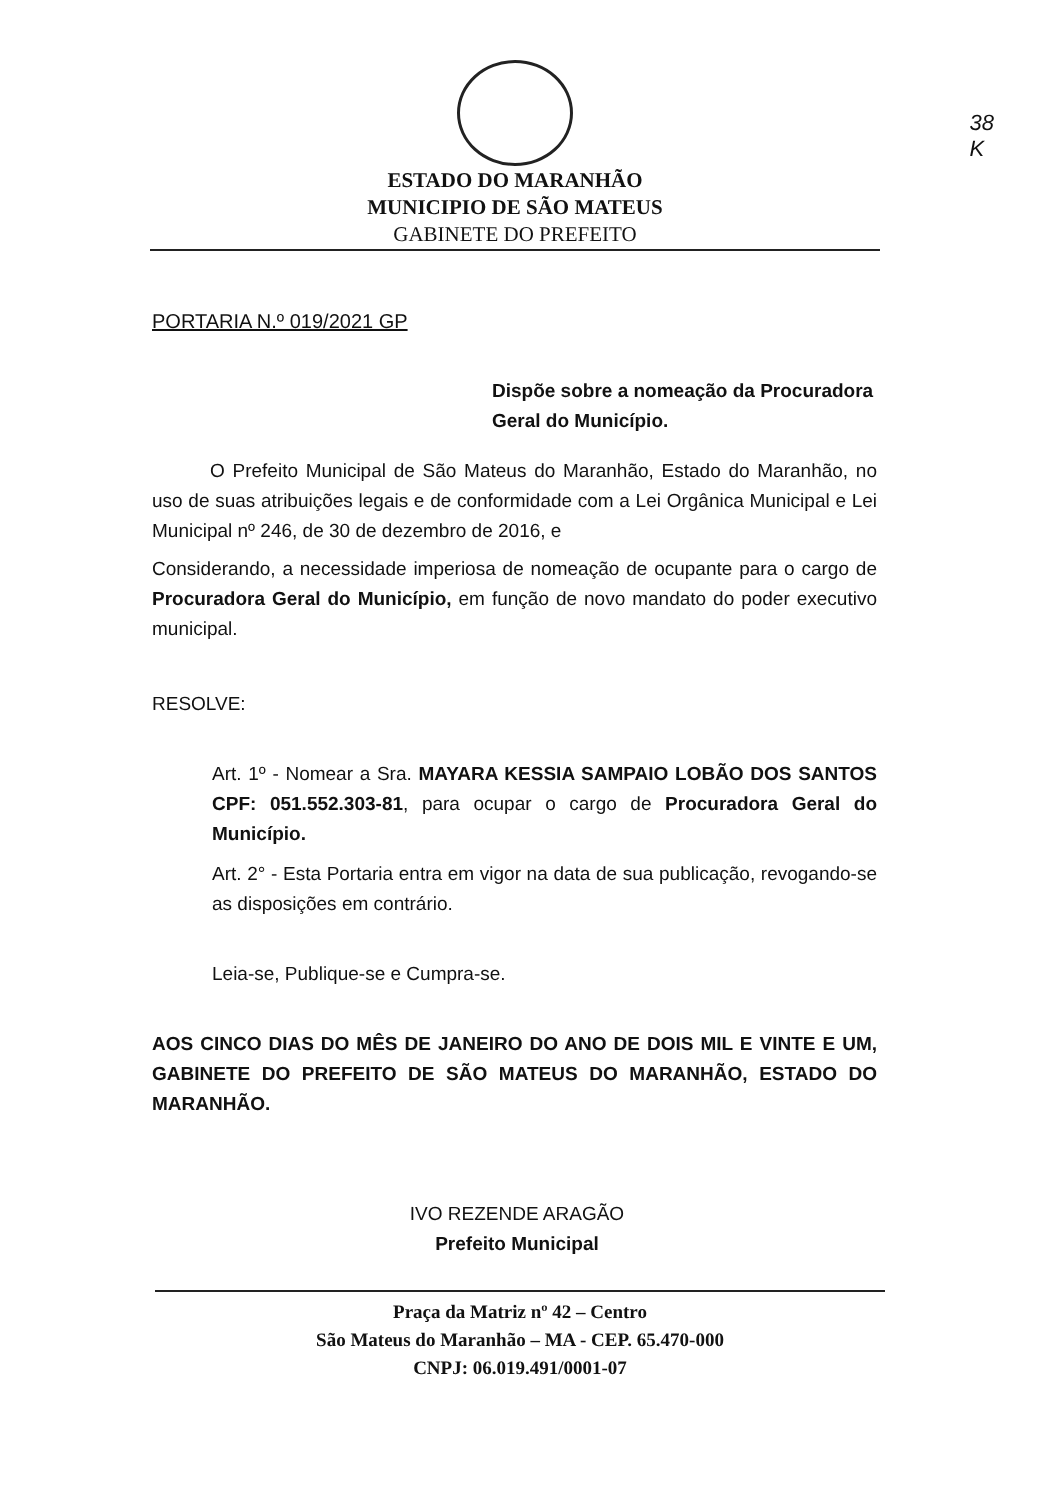38
K
ESTADO DO MARANHÃO
MUNICIPIO DE SÃO MATEUS
GABINETE DO PREFEITO
PORTARIA N.º 019/2021 GP
Dispõe sobre a nomeação da Procuradora Geral do Município.
O Prefeito Municipal de São Mateus do Maranhão, Estado do Maranhão, no uso de suas atribuições legais e de conformidade com a Lei Orgânica Municipal e Lei Municipal nº 246, de 30 de dezembro de 2016, e
Considerando, a necessidade imperiosa de nomeação de ocupante para o cargo de Procuradora Geral do Município, em função de novo mandato do poder executivo municipal.
RESOLVE:
Art. 1º - Nomear a Sra. MAYARA KESSIA SAMPAIO LOBÃO DOS SANTOS CPF: 051.552.303-81, para ocupar o cargo de Procuradora Geral do Município.
Art. 2° - Esta Portaria entra em vigor na data de sua publicação, revogando-se as disposições em contrário.
Leia-se, Publique-se e Cumpra-se.
AOS CINCO DIAS DO MÊS DE JANEIRO DO ANO DE DOIS MIL E VINTE E UM, GABINETE DO PREFEITO DE SÃO MATEUS DO MARANHÃO, ESTADO DO MARANHÃO.
IVO REZENDE ARAGÃO
Prefeito Municipal
Praça da Matriz nº 42 – Centro
São Mateus do Maranhão – MA - CEP. 65.470-000
CNPJ: 06.019.491/0001-07